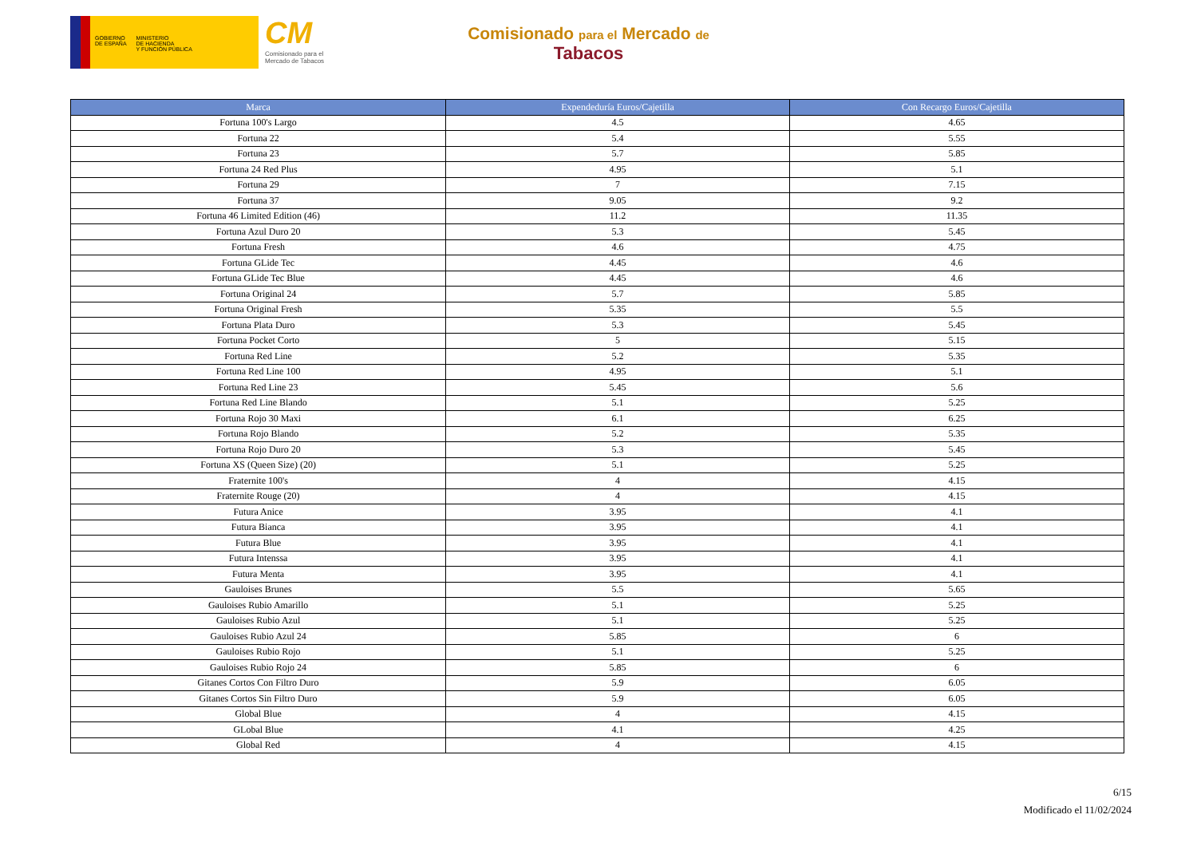GOBIERNO
DE ESPAÑA
MINISTERIO
DE HACIENDA
Y FUNCIÓN PÚBLICA
CM
Comisionado para el
Mercado de Tabacos
Comisionado para el Mercado de
Tabacos
| Marca | Expendeduría Euros/Cajetilla | Con Recargo Euros/Cajetilla |
| --- | --- | --- |
| Fortuna 100's Largo | 4.5 | 4.65 |
| Fortuna 22 | 5.4 | 5.55 |
| Fortuna 23 | 5.7 | 5.85 |
| Fortuna 24 Red Plus | 4.95 | 5.1 |
| Fortuna 29 | 7 | 7.15 |
| Fortuna 37 | 9.05 | 9.2 |
| Fortuna 46 Limited Edition (46) | 11.2 | 11.35 |
| Fortuna Azul Duro 20 | 5.3 | 5.45 |
| Fortuna Fresh | 4.6 | 4.75 |
| Fortuna GLide Tec | 4.45 | 4.6 |
| Fortuna GLide Tec Blue | 4.45 | 4.6 |
| Fortuna Original 24 | 5.7 | 5.85 |
| Fortuna Original Fresh | 5.35 | 5.5 |
| Fortuna Plata Duro | 5.3 | 5.45 |
| Fortuna Pocket Corto | 5 | 5.15 |
| Fortuna Red Line | 5.2 | 5.35 |
| Fortuna Red Line 100 | 4.95 | 5.1 |
| Fortuna Red Line 23 | 5.45 | 5.6 |
| Fortuna Red Line Blando | 5.1 | 5.25 |
| Fortuna Rojo 30 Maxi | 6.1 | 6.25 |
| Fortuna Rojo Blando | 5.2 | 5.35 |
| Fortuna Rojo Duro 20 | 5.3 | 5.45 |
| Fortuna XS (Queen Size) (20) | 5.1 | 5.25 |
| Fraternite 100's | 4 | 4.15 |
| Fraternite Rouge (20) | 4 | 4.15 |
| Futura Anice | 3.95 | 4.1 |
| Futura Bianca | 3.95 | 4.1 |
| Futura Blue | 3.95 | 4.1 |
| Futura Intenssa | 3.95 | 4.1 |
| Futura Menta | 3.95 | 4.1 |
| Gauloises Brunes | 5.5 | 5.65 |
| Gauloises Rubio Amarillo | 5.1 | 5.25 |
| Gauloises Rubio Azul | 5.1 | 5.25 |
| Gauloises Rubio Azul 24 | 5.85 | 6 |
| Gauloises Rubio Rojo | 5.1 | 5.25 |
| Gauloises Rubio Rojo 24 | 5.85 | 6 |
| Gitanes Cortos Con Filtro Duro | 5.9 | 6.05 |
| Gitanes Cortos Sin Filtro Duro | 5.9 | 6.05 |
| Global Blue | 4 | 4.15 |
| GLobal Blue | 4.1 | 4.25 |
| Global Red | 4 | 4.15 |
6/15
Modificado el 11/02/2024